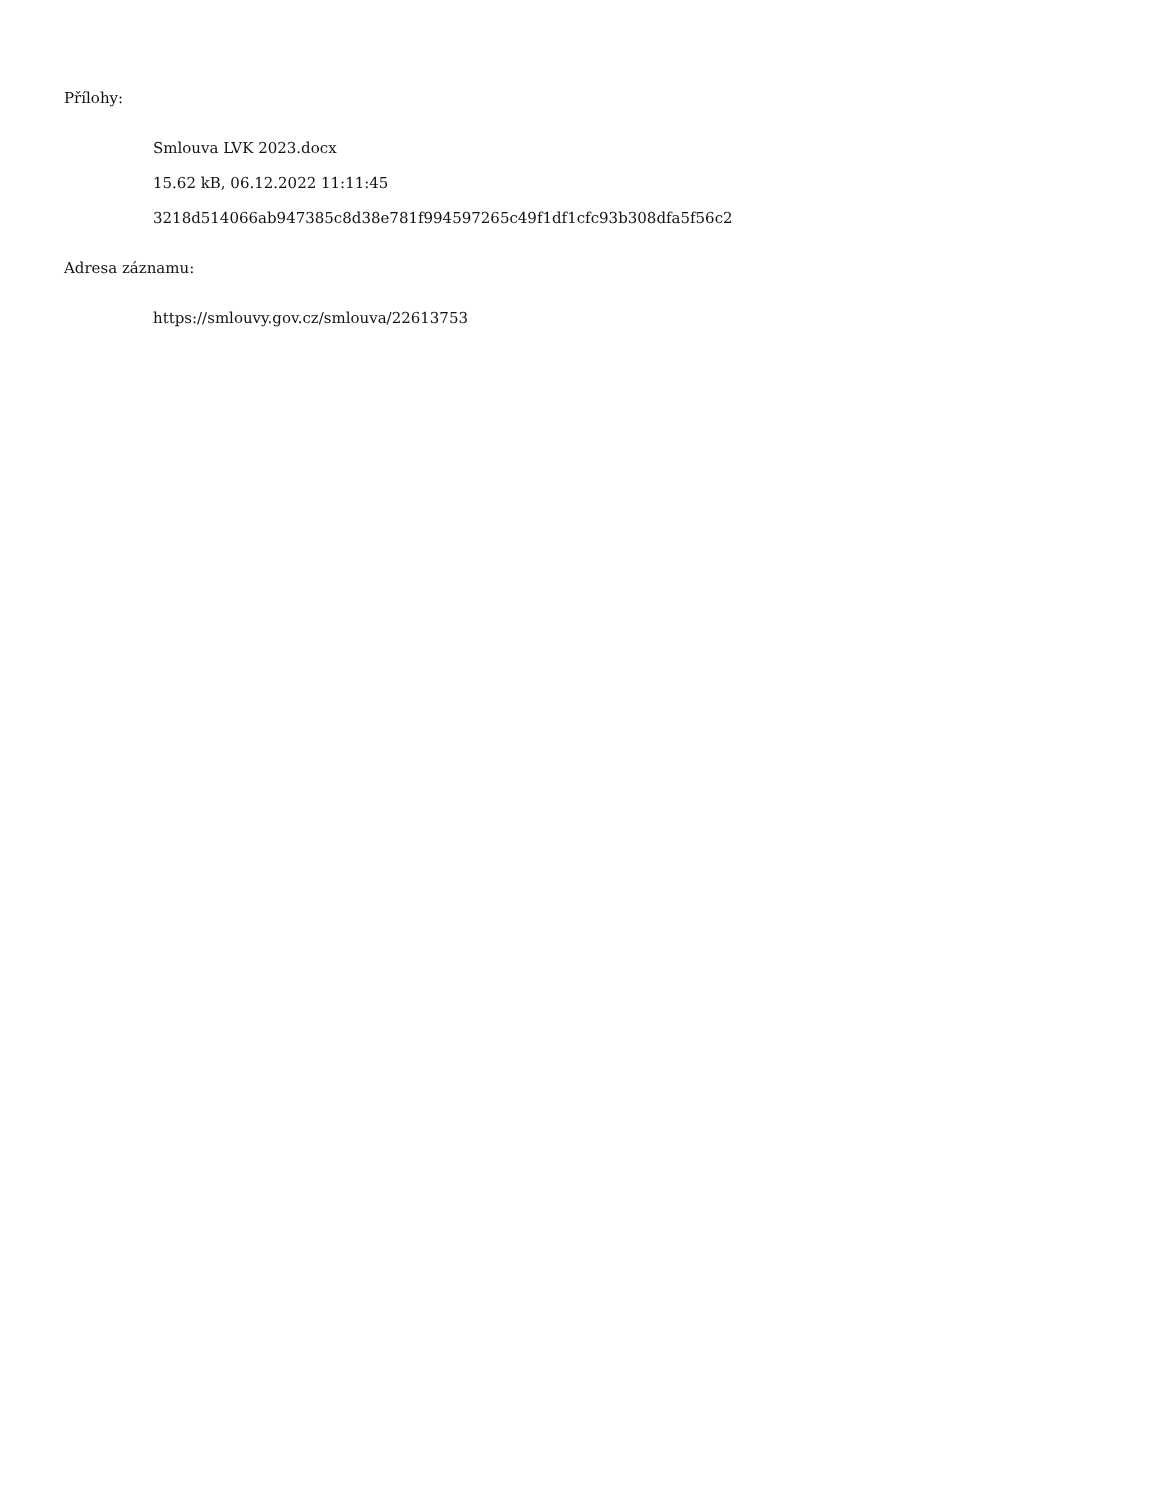Přílohy:
Smlouva LVK 2023.docx
15.62 kB, 06.12.2022 11:11:45
3218d514066ab947385c8d38e781f994597265c49f1df1cfc93b308dfa5f56c2
Adresa záznamu:
https://smlouvy.gov.cz/smlouva/22613753